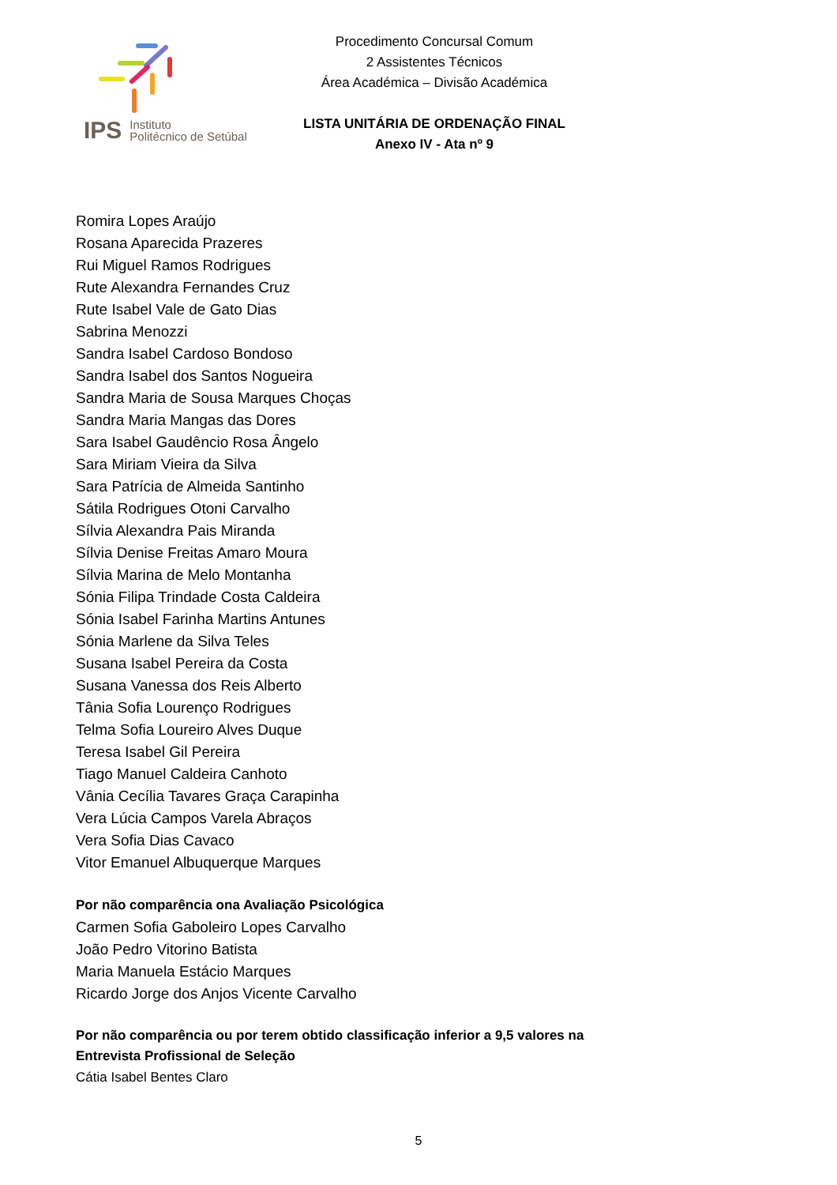IPS Instituto
Politécnico de Setúbal
Procedimento Concursal Comum
2 Assistentes Técnicos
Área Académica – Divisão Académica
LISTA UNITÁRIA DE ORDENAÇÃO FINAL
Anexo IV - Ata nº 9
Romira Lopes Araújo
Rosana Aparecida Prazeres
Rui Miguel Ramos Rodrigues
Rute Alexandra Fernandes Cruz
Rute Isabel Vale de Gato Dias
Sabrina Menozzi
Sandra Isabel Cardoso Bondoso
Sandra Isabel dos Santos Nogueira
Sandra Maria de Sousa Marques Choças
Sandra Maria Mangas das Dores
Sara Isabel Gaudêncio Rosa Ângelo
Sara Miriam Vieira da Silva
Sara Patrícia de Almeida Santinho
Sátila Rodrigues Otoni Carvalho
Sílvia Alexandra Pais Miranda
Sílvia Denise Freitas Amaro Moura
Sílvia Marina de Melo Montanha
Sónia Filipa Trindade Costa Caldeira
Sónia Isabel Farinha Martins Antunes
Sónia Marlene da Silva Teles
Susana Isabel Pereira da Costa
Susana Vanessa dos Reis Alberto
Tânia Sofia Lourenço Rodrigues
Telma Sofia Loureiro Alves Duque
Teresa Isabel Gil Pereira
Tiago Manuel Caldeira Canhoto
Vânia Cecília Tavares Graça Carapinha
Vera Lúcia Campos Varela Abraços
Vera Sofia Dias Cavaco
Vitor Emanuel Albuquerque Marques
Por não comparência ona Avaliação Psicológica
Carmen Sofia Gaboleiro Lopes Carvalho
João Pedro Vitorino Batista
Maria Manuela Estácio Marques
Ricardo Jorge dos Anjos Vicente Carvalho
Por não comparência ou por terem obtido classificação inferior a 9,5 valores na
Entrevista Profissional de Seleção
Cátia Isabel Bentes Claro
5